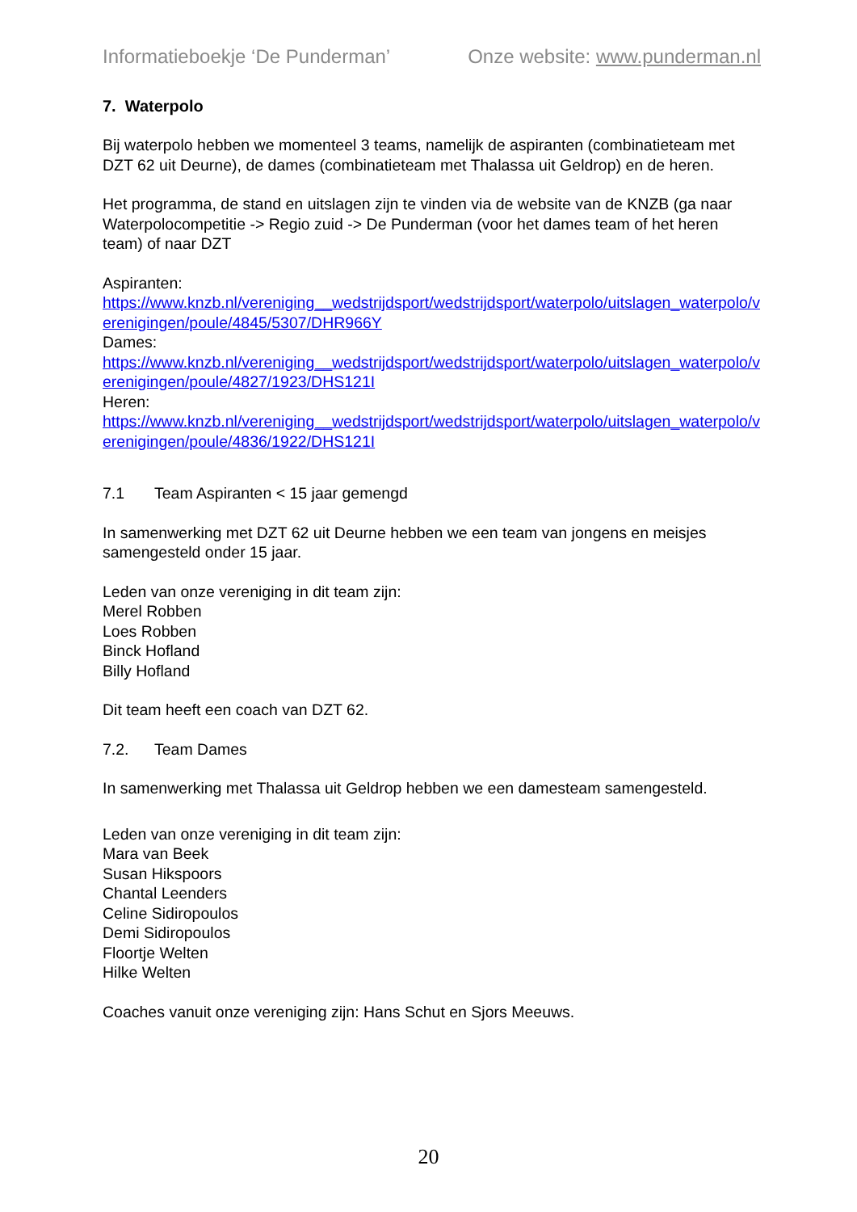Informatieboekje ‘De Punderman’ Onze website: www.punderman.nl
7. Waterpolo
Bij waterpolo hebben we momenteel 3 teams, namelijk de aspiranten (combinatieteam met DZT 62 uit Deurne), de dames (combinatieteam met Thalassa uit Geldrop) en de heren.
Het programma, de stand en uitslagen zijn te vinden via de website van de KNZB (ga naar Waterpolocompetitie -> Regio zuid -> De Punderman (voor het dames team of het heren team) of naar DZT
Aspiranten:
https://www.knzb.nl/vereniging__wedstrijdsport/wedstrijdsport/waterpolo/uitslagen_waterpolo/verenigingen/poule/4845/5307/DHR966Y
Dames:
https://www.knzb.nl/vereniging__wedstrijdsport/wedstrijdsport/waterpolo/uitslagen_waterpolo/verenigingen/poule/4827/1923/DHS121I
Heren:
https://www.knzb.nl/vereniging__wedstrijdsport/wedstrijdsport/waterpolo/uitslagen_waterpolo/verenigingen/poule/4836/1922/DHS121I
7.1 Team Aspiranten < 15 jaar gemengd
In samenwerking met DZT 62 uit Deurne hebben we een team van jongens en meisjes samengesteld onder 15 jaar.
Leden van onze vereniging in dit team zijn:
Merel Robben
Loes Robben
Binck Hofland
Billy Hofland
Dit team heeft een coach van DZT 62.
7.2. Team Dames
In samenwerking met Thalassa uit Geldrop hebben we een damesteam samengesteld.
Leden van onze vereniging in dit team zijn:
Mara van Beek
Susan Hikspoors
Chantal Leenders
Celine Sidiropoulos
Demi Sidiropoulos
Floortje Welten
Hilke Welten
Coaches vanuit onze vereniging zijn: Hans Schut en Sjors Meeuws.
20